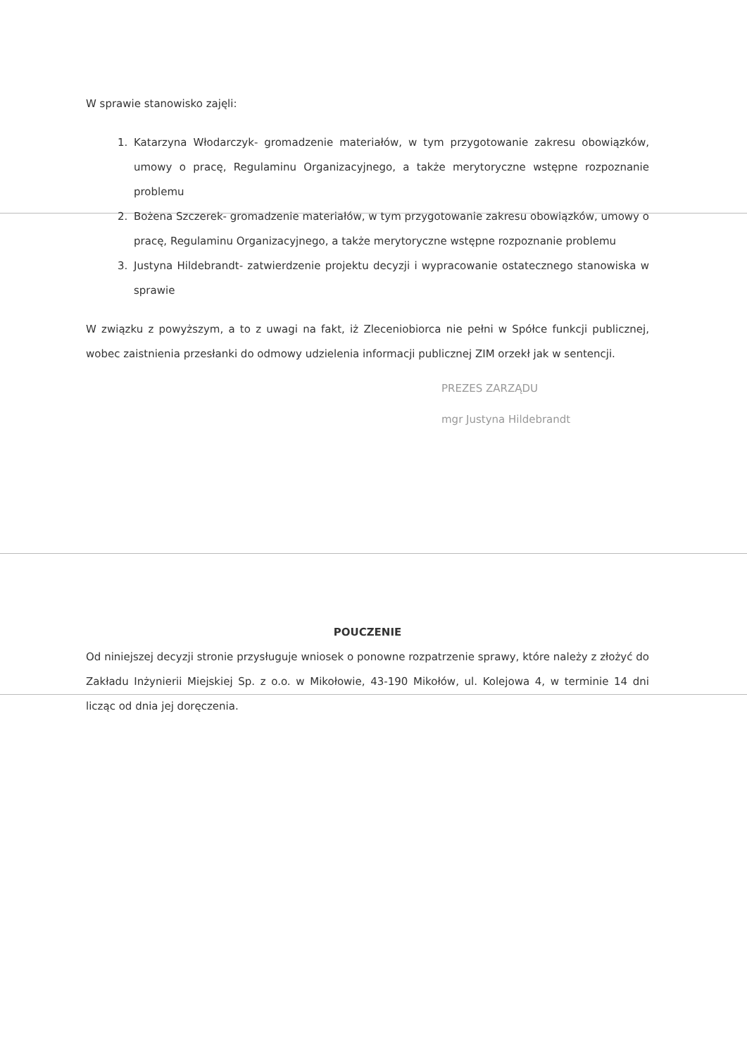W sprawie stanowisko zajęli:
1. Katarzyna Włodarczyk- gromadzenie materiałów, w tym przygotowanie zakresu obowiązków, umowy o pracę, Regulaminu Organizacyjnego, a także merytoryczne wstępne rozpoznanie problemu
2. Bożena Szczerek- gromadzenie materiałów, w tym przygotowanie zakresu obowiązków, umowy o pracę, Regulaminu Organizacyjnego, a także merytoryczne wstępne rozpoznanie problemu
3. Justyna Hildebrandt- zatwierdzenie projektu decyzji i wypracowanie ostatecznego stanowiska w sprawie
W związku z powyższym, a to z uwagi na fakt, iż Zleceniobiorca nie pełni w Spółce funkcji publicznej, wobec zaistnienia przesłanki do odmowy udzielenia informacji publicznej ZIM orzekł jak w sentencji.
PREZES ZARZĄDU
mgr Justyna Hildebrandt
POUCZENIE
Od niniejszej decyzji stronie przysługuje wniosek o ponowne rozpatrzenie sprawy, które należy z złożyć do Zakładu Inżynierii Miejskiej Sp. z o.o. w Mikołowie, 43-190 Mikołów, ul. Kolejowa 4, w terminie 14 dni licząc od dnia jej doręczenia.